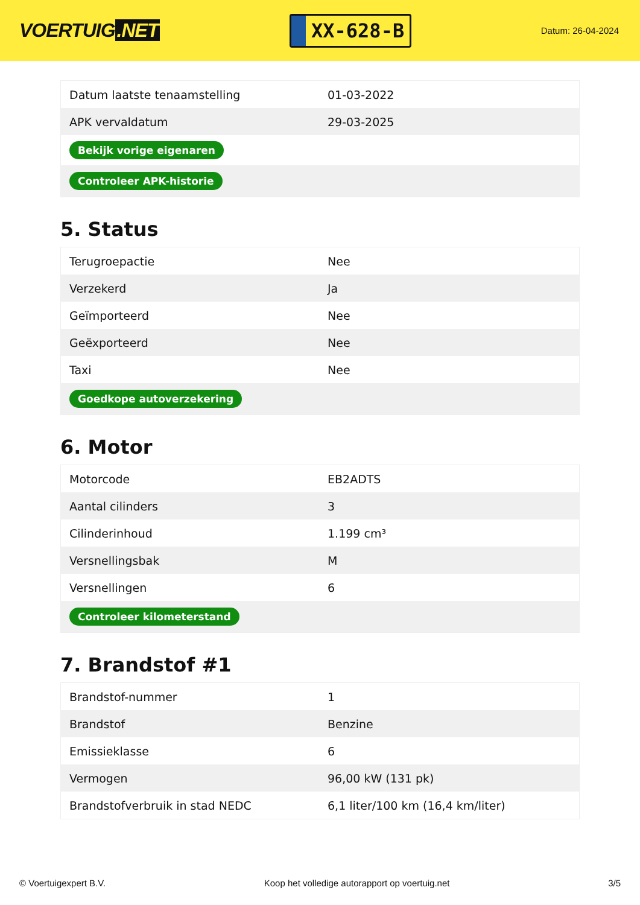VOERTUIG.NET
XX-628-B
Datum: 26-04-2024
| Datum laatste tenaamstelling | 01-03-2022 |
| APK vervaldatum | 29-03-2025 |
| Bekijk vorige eigenaren | |
| Controleer APK-historie | |
5. Status
| Terugroepactie | Nee |
| Verzekerd | Ja |
| Geïmporteerd | Nee |
| Geëxporteerd | Nee |
| Taxi | Nee |
| Goedkope autoverzekering | |
6. Motor
| Motorcode | EB2ADTS |
| Aantal cilinders | 3 |
| Cilinderinhoud | 1.199 cm³ |
| Versnellingsbak | M |
| Versnellingen | 6 |
| Controleer kilometerstand | |
7. Brandstof #1
| Brandstof-nummer | 1 |
| Brandstof | Benzine |
| Emissieklasse | 6 |
| Vermogen | 96,00 kW (131 pk) |
| Brandstofverbruik in stad NEDC | 6,1 liter/100 km (16,4 km/liter) |
© Voertuigexpert B.V. Koop het volledige autorapport op voertuig.net 3/5